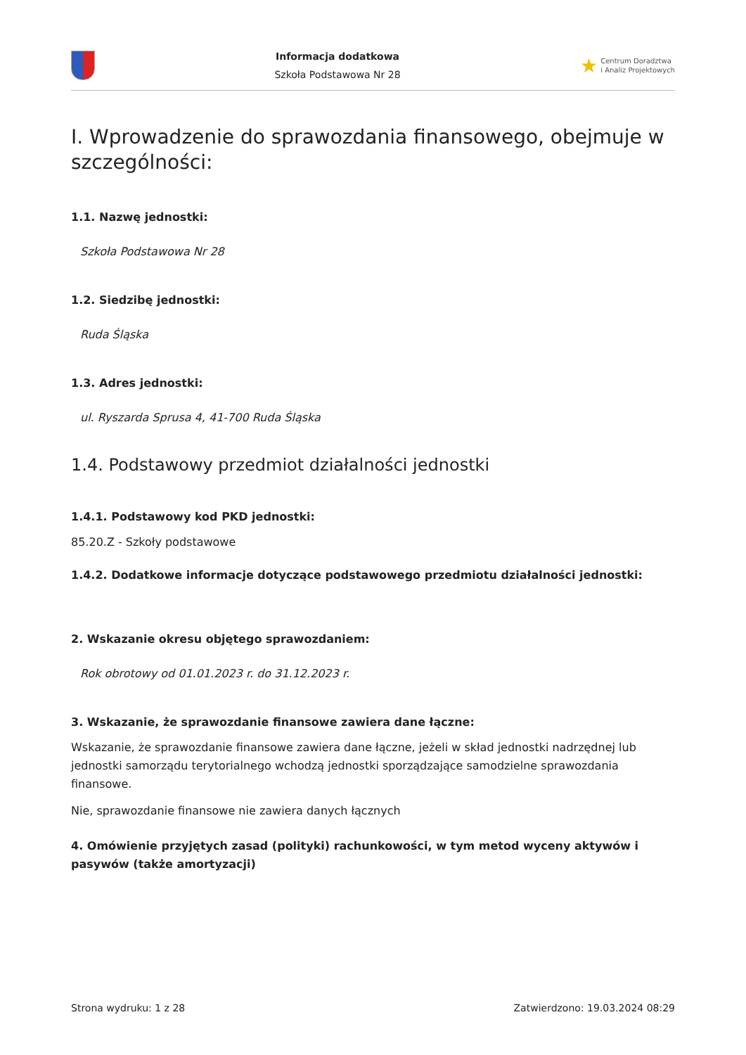Informacja dodatkowa
Szkoła Podstawowa Nr 28
★ Centrum Doradztwa
i Analiz Projektowych
I. Wprowadzenie do sprawozdania finansowego, obejmuje w szczególności:
1.1. Nazwę jednostki:
Szkoła Podstawowa Nr 28
1.2. Siedzibę jednostki:
Ruda Śląska
1.3. Adres jednostki:
ul. Ryszarda Sprusa 4, 41-700 Ruda Śląska
1.4. Podstawowy przedmiot działalności jednostki
1.4.1. Podstawowy kod PKD jednostki:
85.20.Z - Szkoły podstawowe
1.4.2. Dodatkowe informacje dotyczące podstawowego przedmiotu działalności jednostki:
2. Wskazanie okresu objętego sprawozdaniem:
Rok obrotowy od 01.01.2023 r. do 31.12.2023 r.
3. Wskazanie, że sprawozdanie finansowe zawiera dane łączne:
Wskazanie, że sprawozdanie finansowe zawiera dane łączne, jeżeli w skład jednostki nadrzędnej lub jednostki samorządu terytorialnego wchodzą jednostki sporządzające samodzielne sprawozdania finansowe.
Nie, sprawozdanie finansowe nie zawiera danych łącznych
4. Omówienie przyjętych zasad (polityki) rachunkowości, w tym metod wyceny aktywów i pasywów (także amortyzacji)
Strona wydruku: 1 z 28 Zatwierdzono: 19.03.2024 08:29